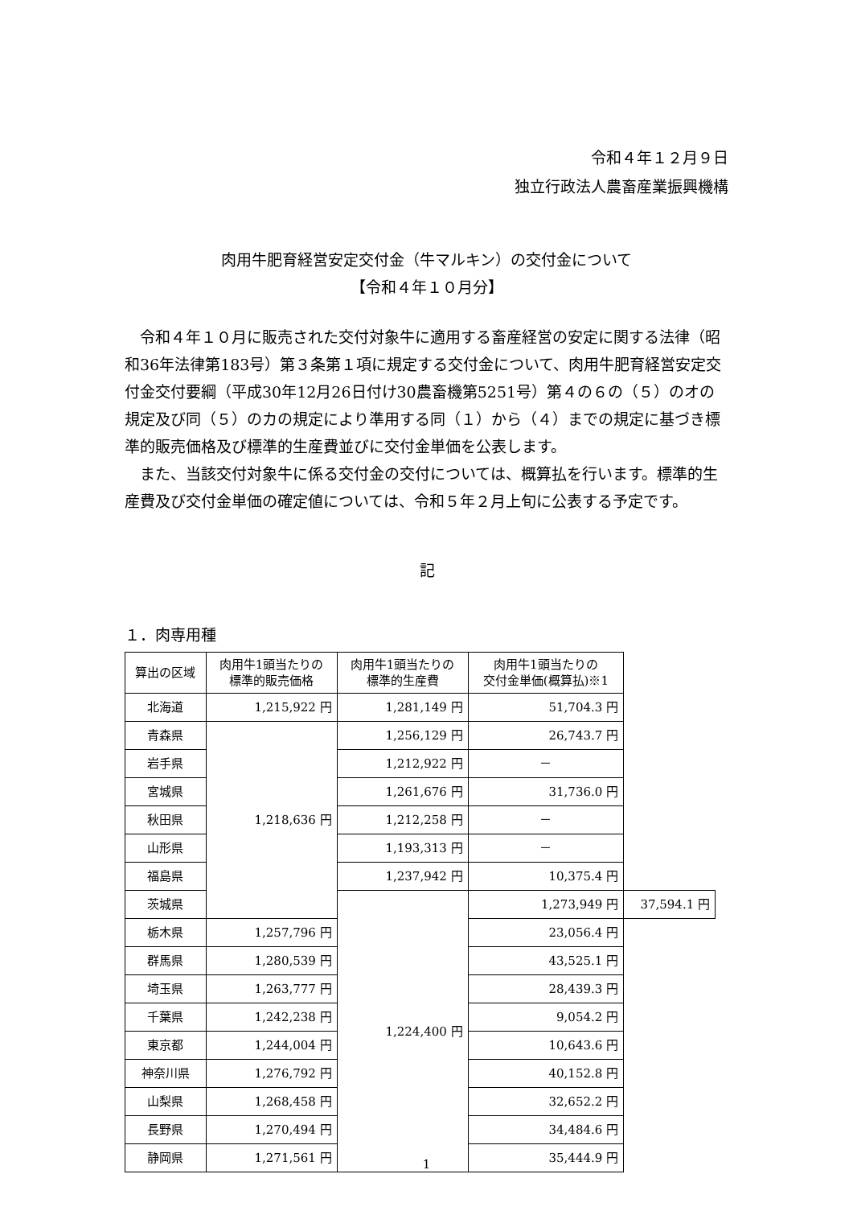令和４年１２月９日
独立行政法人農畜産業振興機構
肉用牛肥育経営安定交付金（牛マルキン）の交付金について
【令和４年１０月分】
令和４年１０月に販売された交付対象牛に適用する畜産経営の安定に関する法律（昭和36年法律第183号）第３条第１項に規定する交付金について、肉用牛肥育経営安定交付金交付要綱（平成30年12月26日付け30農畜機第5251号）第４の６の（５）のオの規定及び同（５）のカの規定により準用する同（１）から（４）までの規定に基づき標準的販売価格及び標準的生産費並びに交付金単価を公表します。
また、当該交付対象牛に係る交付金の交付については、概算払を行います。標準的生産費及び交付金単価の確定値については、令和５年２月上旬に公表する予定です。
記
１．肉専用種
| 算出の区域 | 肉用牛1頭当たりの 標準的販売価格 | 肉用牛1頭当たりの 標準的生産費 | 肉用牛1頭当たりの 交付金単価(概算払)※1 | |
| --- | --- | --- | --- | --- |
| 北海道 | 1,215,922 円 | 1,281,149 円 | 51,704.3 円 | |
| 青森県 | 1,218,636 円 | 1,256,129 円 | 26,743.7 円 | |
| 岩手県 | | 1,212,922 円 | － | |
| 宮城県 | | 1,261,676 円 | 31,736.0 円 | |
| 秋田県 | | 1,212,258 円 | － | |
| 山形県 | | 1,193,313 円 | － | |
| 福島県 | | 1,237,942 円 | 10,375.4 円 | |
| 茨城県 | | 1,224,400 円 | 1,273,949 円 | 37,594.1 円 |
| 栃木県 | 1,257,796 円 | | 23,056.4 円 | |
| 群馬県 | 1,280,539 円 | | 43,525.1 円 | |
| 埼玉県 | 1,263,777 円 | | 28,439.3 円 | |
| 千葉県 | 1,242,238 円 | | 9,054.2 円 | |
| 東京都 | 1,244,004 円 | | 10,643.6 円 | |
| 神奈川県 | 1,276,792 円 | | 40,152.8 円 | |
| 山梨県 | 1,268,458 円 | | 32,652.2 円 | |
| 長野県 | 1,270,494 円 | | 34,484.6 円 | |
| 静岡県 | 1,271,561 円 | | 35,444.9 円 | |
1